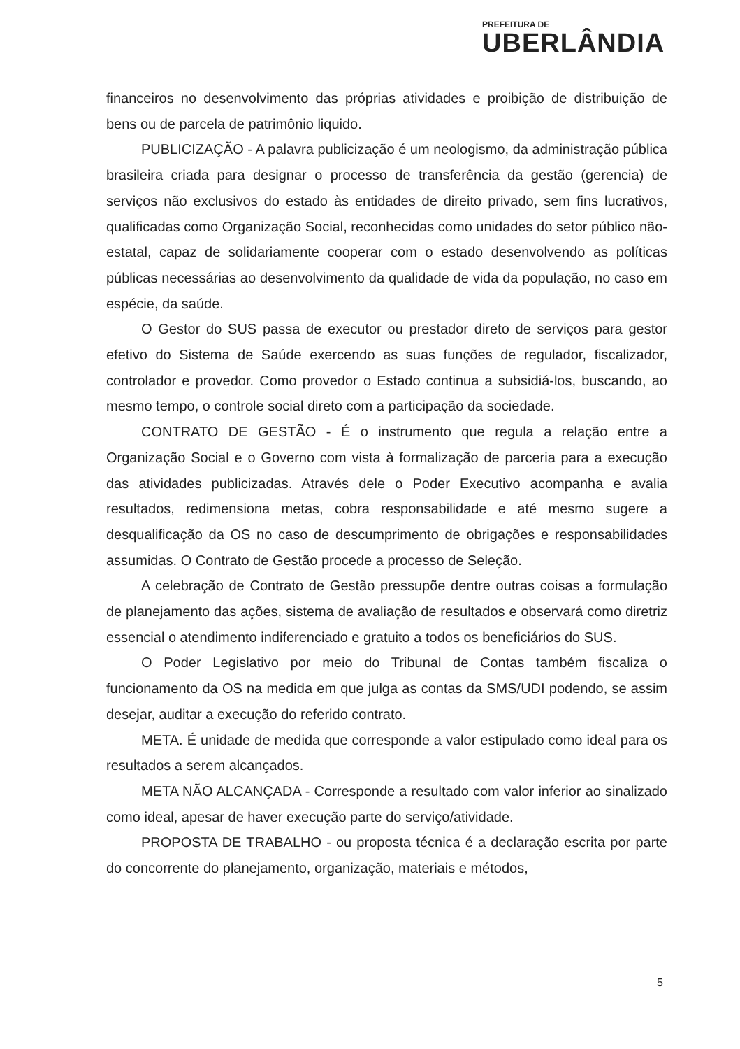PREFEITURA DE
UBERLÂNDIA
financeiros no desenvolvimento das próprias atividades e proibição de distribuição de bens ou de parcela de patrimônio liquido.
PUBLICIZAÇÃO - A palavra publicização é um neologismo, da administração pública brasileira criada para designar o processo de transferência da gestão (gerencia) de serviços não exclusivos do estado às entidades de direito privado, sem fins lucrativos, qualificadas como Organização Social, reconhecidas como unidades do setor público não-estatal, capaz de solidariamente cooperar com o estado desenvolvendo as políticas públicas necessárias ao desenvolvimento da qualidade de vida da população, no caso em espécie, da saúde.
O Gestor do SUS passa de executor ou prestador direto de serviços para gestor efetivo do Sistema de Saúde exercendo as suas funções de regulador, fiscalizador, controlador e provedor. Como provedor o Estado continua a subsidiá-los, buscando, ao mesmo tempo, o controle social direto com a participação da sociedade.
CONTRATO DE GESTÃO - É o instrumento que regula a relação entre a Organização Social e o Governo com vista à formalização de parceria para a execução das atividades publicizadas. Através dele o Poder Executivo acompanha e avalia resultados, redimensiona metas, cobra responsabilidade e até mesmo sugere a desqualificação da OS no caso de descumprimento de obrigações e responsabilidades assumidas. O Contrato de Gestão procede a processo de Seleção.
A celebração de Contrato de Gestão pressupõe dentre outras coisas a formulação de planejamento das ações, sistema de avaliação de resultados e observará como diretriz essencial o atendimento indiferenciado e gratuito a todos os beneficiários do SUS.
O Poder Legislativo por meio do Tribunal de Contas também fiscaliza o funcionamento da OS na medida em que julga as contas da SMS/UDI podendo, se assim desejar, auditar a execução do referido contrato.
META. É unidade de medida que corresponde a valor estipulado como ideal para os resultados a serem alcançados.
META NÃO ALCANÇADA - Corresponde a resultado com valor inferior ao sinalizado como ideal, apesar de haver execução parte do serviço/atividade.
PROPOSTA DE TRABALHO - ou proposta técnica é a declaração escrita por parte do concorrente do planejamento, organização, materiais e métodos,
5